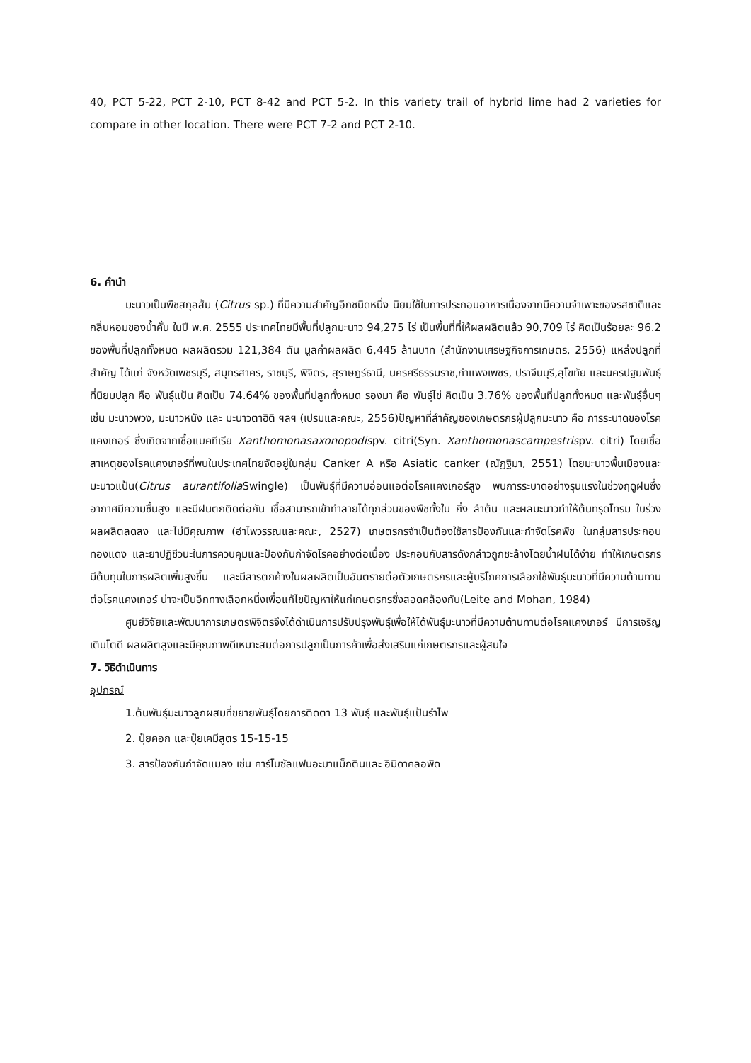40, PCT 5-22, PCT 2-10, PCT 8-42 and PCT 5-2. In this variety trail of hybrid lime had 2 varieties for compare in other location. There were PCT 7-2 and PCT 2-10.
6. คำนำ
มะนาวเป็นพืชสกุลส้ม (Citrus sp.) ที่มีความสำคัญอีกชนิดหนึ่ง นิยมใช้ในการประกอบอาหารเนื่องจากมีความจำเพาะของรสชาติและกลิ่นหอมของน้ำคั้น ในปี พ.ศ. 2555 ประเทศไทยมีพื้นที่ปลูกมะนาว 94,275 ไร่ เป็นพื้นที่ที่ให้ผลผลิตแล้ว 90,709 ไร่ คิดเป็นร้อยละ 96.2 ของพื้นที่ปลูกทั้งหมด ผลผลิตรวม 121,384 ตัน มูลค่าผลผลิต 6,445 ล้านบาท (สำนักงานเศรษฐกิจการเกษตร, 2556) แหล่งปลูกที่สำคัญ ได้แก่ จังหวัดเพชรบุรี, สมุทรสาคร, ราชบุรี, พิจิตร, สุราษฎร์ธานี, นครศรีธรรมราช,กำแพงเพชร, ปราจีนบุรี,สุโขทัย และนครปฐมพันธุ์ที่นิยมปลูก คือ พันธุ์แป้น คิดเป็น 74.64% ของพื้นที่ปลูกทั้งหมด รองมา คือ พันธุ์ไข่ คิดเป็น 3.76% ของพื้นที่ปลูกทั้งหมด และพันธุ์อื่นๆ เช่น มะนาวพวง, มะนาวหนัง และ มะนาวตาฮิติ ฯลฯ (เปรมและคณะ, 2556)ปัญหาที่สำคัญของเกษตรกรผู้ปลูกมะนาว คือ การระบาดของโรคแคงเกอร์ ซึ่งเกิดจากเชื้อแบคทีเรีย Xanthomonasaxonopodispv. citri(Syn. Xanthomonascampestrispv. citri) โดยเชื้อสาเหตุของโรคแคงเกอร์ที่พบในประเทศไทยจัดอยู่ในกลุ่ม Canker A หรือ Asiatic canker (ณัฏฐิมา, 2551) โดยมะนาวพื้นเมืองและมะนาวแป้น(Citrus aurantifolia Swingle) เป็นพันธุ์ที่มีความอ่อนแอต่อโรคแคงเกอร์สูง พบการระบาดอย่างรุนแรงในช่วงฤดูฝนซึ่งอากาศมีความชื้นสูง และมีฝนตกติดต่อกัน เชื้อสามารถเข้าทำลายได้ทุกส่วนของพืชทั้งใบ กิ่ง ลำต้น และผลมะนาวทำให้ต้นทรุดโทรม ใบร่วง ผลผลิตลดลง และไม่มีคุณภาพ (อำไพวรรณและคณะ, 2527) เกษตรกรจำเป็นต้องใช้สารป้องกันและกำจัดโรคพืช ในกลุ่มสารประกอบทองแดง และยาปฏิชีวนะในการควบคุมและป้องกันกำจัดโรคอย่างต่อเนื่อง ประกอบกับสารดังกล่าวถูกชะล้างโดยน้ำฝนได้ง่าย ทำให้เกษตรกรมีต้นทุนในการผลิตเพิ่มสูงขึ้น และมีสารตกค้างในผลผลิตเป็นอันตรายต่อตัวเกษตรกรและผู้บริโภคการเลือกใช้พันธุ์มะนาวที่มีความต้านทานต่อโรคแคงเกอร์ น่าจะเป็นอีกทางเลือกหนึ่งเพื่อแก้ไขปัญหาให้แก่เกษตรกรซึ่งสอดคล้องกับ(Leite and Mohan, 1984)
ศูนย์วิจัยและพัฒนาการเกษตรพิจิตรจึงได้ดำเนินการปรับปรุงพันธุ์เพื่อให้ได้พันธุ์มะนาวที่มีความต้านทานต่อโรคแคงเกอร์ มีการเจริญเติบโตดี ผลผลิตสูงและมีคุณภาพดีเหมาะสมต่อการปลูกเป็นการค้าเพื่อส่งเสริมแก่เกษตรกรและผู้สนใจ
7. วิธีดำเนินการ
อุปกรณ์
1.ต้นพันธุ์มะนาวลูกผสมที่ขยายพันธุ์โดยการติดตา 13 พันธุ์ และพันธุ์แป้นรำไพ
2. ปุ๋ยคอก และปุ๋ยเคมีสูตร 15-15-15
3. สารป้องกันกำจัดแมลง เช่น คาร์โบซัลแฟนอะบาแม็กตินและ อิมิดาคลอพิด